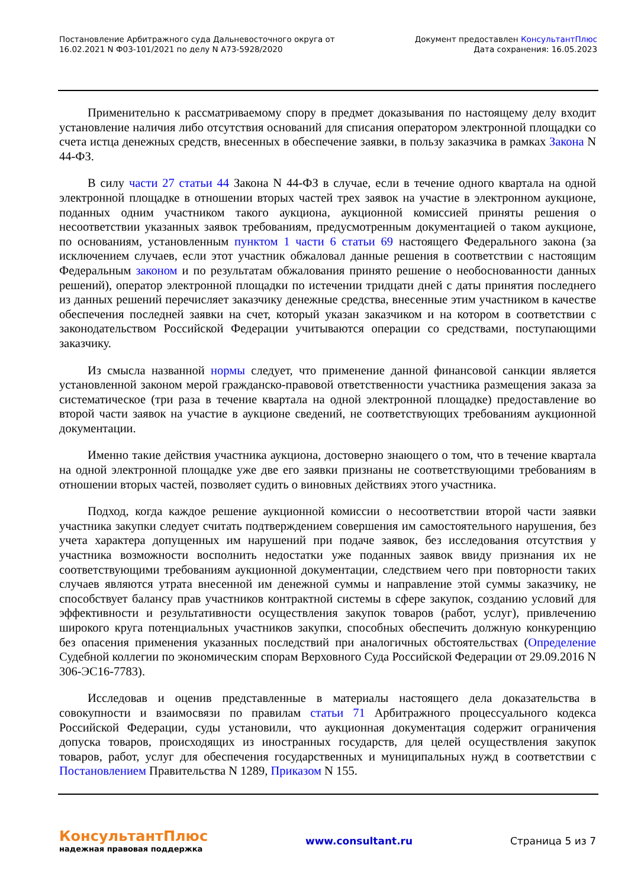Постановление Арбитражного суда Дальневосточного округа от
16.02.2021 N Ф03-101/2021 по делу N А73-5928/2020
Документ предоставлен КонсультантПлюс
Дата сохранения: 16.05.2023
Применительно к рассматриваемому спору в предмет доказывания по настоящему делу входит установление наличия либо отсутствия оснований для списания оператором электронной площадки со счета истца денежных средств, внесенных в обеспечение заявки, в пользу заказчика в рамках Закона N 44-ФЗ.
В силу части 27 статьи 44 Закона N 44-ФЗ в случае, если в течение одного квартала на одной электронной площадке в отношении вторых частей трех заявок на участие в электронном аукционе, поданных одним участником такого аукциона, аукционной комиссией приняты решения о несоответствии указанных заявок требованиям, предусмотренным документацией о таком аукционе, по основаниям, установленным пунктом 1 части 6 статьи 69 настоящего Федерального закона (за исключением случаев, если этот участник обжаловал данные решения в соответствии с настоящим Федеральным законом и по результатам обжалования принято решение о необоснованности данных решений), оператор электронной площадки по истечении тридцати дней с даты принятия последнего из данных решений перечисляет заказчику денежные средства, внесенные этим участником в качестве обеспечения последней заявки на счет, который указан заказчиком и на котором в соответствии с законодательством Российской Федерации учитываются операции со средствами, поступающими заказчику.
Из смысла названной нормы следует, что применение данной финансовой санкции является установленной законом мерой гражданско-правовой ответственности участника размещения заказа за систематическое (три раза в течение квартала на одной электронной площадке) предоставление во второй части заявок на участие в аукционе сведений, не соответствующих требованиям аукционной документации.
Именно такие действия участника аукциона, достоверно знающего о том, что в течение квартала на одной электронной площадке уже две его заявки признаны не соответствующими требованиям в отношении вторых частей, позволяет судить о виновных действиях этого участника.
Подход, когда каждое решение аукционной комиссии о несоответствии второй части заявки участника закупки следует считать подтверждением совершения им самостоятельного нарушения, без учета характера допущенных им нарушений при подаче заявок, без исследования отсутствия у участника возможности восполнить недостатки уже поданных заявок ввиду признания их не соответствующими требованиям аукционной документации, следствием чего при повторности таких случаев являются утрата внесенной им денежной суммы и направление этой суммы заказчику, не способствует балансу прав участников контрактной системы в сфере закупок, созданию условий для эффективности и результативности осуществления закупок товаров (работ, услуг), привлечению широкого круга потенциальных участников закупки, способных обеспечить должную конкуренцию без опасения применения указанных последствий при аналогичных обстоятельствах (Определение Судебной коллегии по экономическим спорам Верховного Суда Российской Федерации от 29.09.2016 N 306-ЭС16-7783).
Исследовав и оценив представленные в материалы настоящего дела доказательства в совокупности и взаимосвязи по правилам статьи 71 Арбитражного процессуального кодекса Российской Федерации, суды установили, что аукционная документация содержит ограничения допуска товаров, происходящих из иностранных государств, для целей осуществления закупок товаров, работ, услуг для обеспечения государственных и муниципальных нужд в соответствии с Постановлением Правительства N 1289, Приказом N 155.
КонсультантПлюс
надежная правовая поддержка
www.consultant.ru Страница 5 из 7